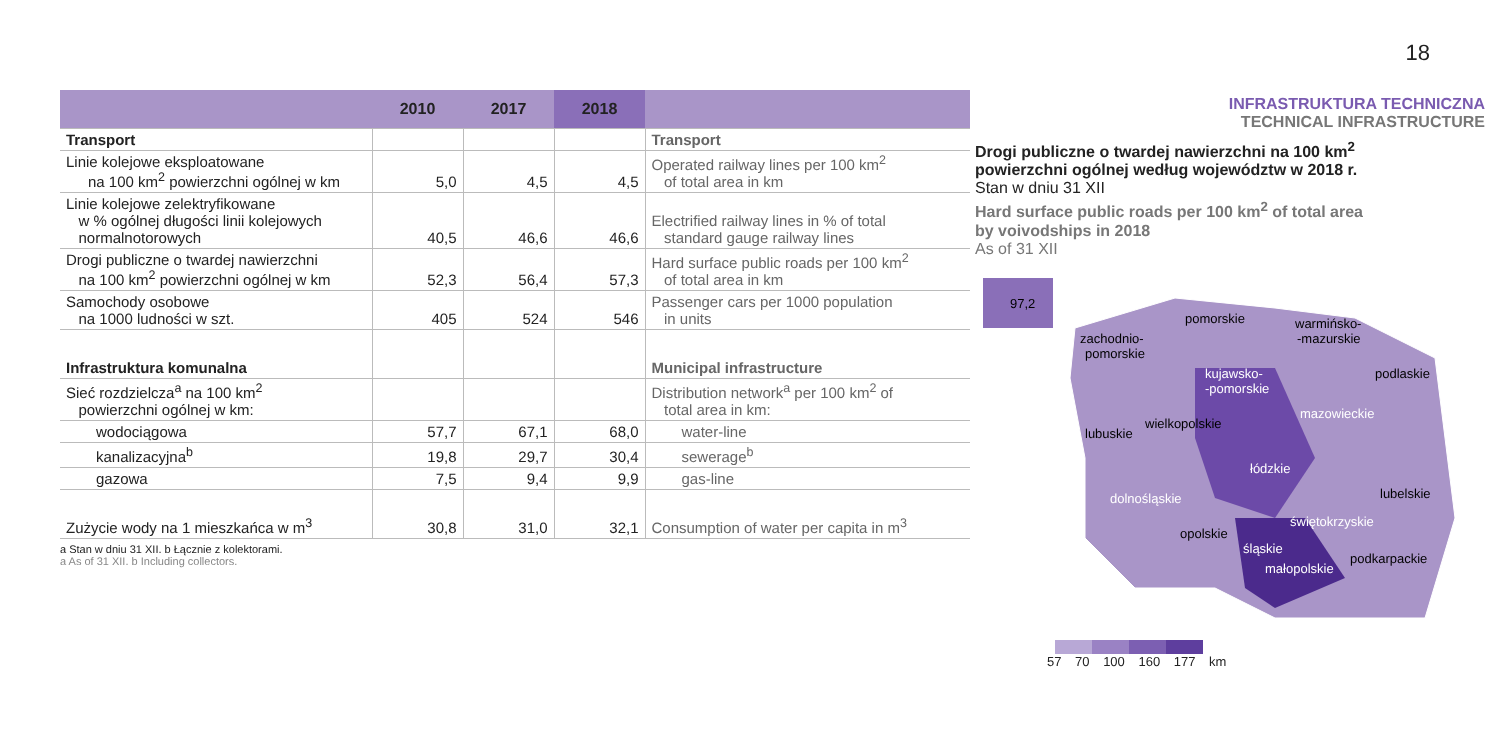18
| | 2010 | 2017 | 2018 | |
| --- | --- | --- | --- | --- |
| Transport | | | | Transport |
| Linie kolejowe eksploatowane na 100 km<sup>2</sup> powierzchni ogólnej w km | 5,0 | 4,5 | 4,5 | Operated railway lines per 100 km<sup>2</sup> of total area in km |
| Linie kolejowe zelektryfikowane w % ogólnej długości linii kolejowych normalnotorowych | 40,5 | 46,6 | 46,6 | Electrified railway lines in % of total standard gauge railway lines |
| Drogi publiczne o twardej nawierzchni na 100 km<sup>2</sup> powierzchni ogólnej w km | 52,3 | 56,4 | 57,3 | Hard surface public roads per 100 km<sup>2</sup> of total area in km |
| Samochody osobowe na 1000 ludności w szt. | 405 | 524 | 546 | Passenger cars per 1000 population in units |
| Infrastruktura komunalna | | | | Municipal infrastructure |
| Sieć rozdzielcza<sup>a</sup> na 100 km<sup>2</sup> powierzchni ogólnej w km: | | | | Distribution network<sup>a</sup> per 100 km<sup>2</sup> of total area in km: |
| wodociągowa | 57,7 | 67,1 | 68,0 | water-line |
| kanalizacyjna<sup>b</sup> | 19,8 | 29,7 | 30,4 | sewerage<sup>b</sup> |
| gazowa | 7,5 | 9,4 | 9,9 | gas-line |
| Zużycie wody na 1 mieszkańca w m<sup>3</sup> | 30,8 | 31,0 | 32,1 | Consumption of water per capita in m<sup>3</sup> |
a Stan w dniu 31 XII. b Łącznie z kolektorami.
a As of 31 XII. b Including collectors.
INFRASTRUKTURA TECHNICZNA
TECHNICAL INFRASTRUCTURE
Drogi publiczne o twardej nawierzchni na 100 km<sup>2</sup>
powierzchni ogólnej według województw w 2018 r.
Stan w dniu 31 XII
Hard surface public roads per 100 km<sup>2</sup> of total area
by voivodships in 2018
As of 31 XII
97,2
zachodnio-
pomorskie
pomorskie
warmińsko-
-mazurskie
kujawsko-
-pomorskie
podlaskie
lubuskie
wielkopolskie
mazowieckie
łódzkie
dolnośląskie
lubelskie
opolskie
świętokrzyskie
śląskie
małopolskie
podkarpackie
57 70 100 160 177 km